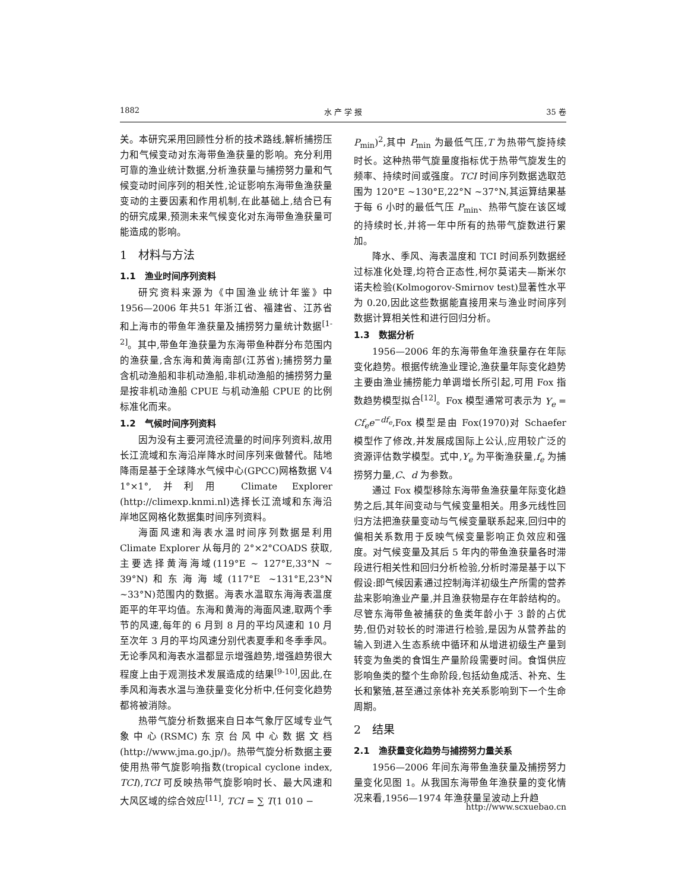1882 水 产 学 报 35 卷
关。本研究采用回顾性分析的技术路线,解析捕捞压力和气候变动对东海带鱼渔获量的影响。充分利用可靠的渔业统计数据,分析渔获量与捕捞努力量和气候变动时间序列的相关性,论证影响东海带鱼渔获量变动的主要因素和作用机制,在此基础上,结合已有的研究成果,预测未来气候变化对东海带鱼渔获量可能造成的影响。
1　材料与方法
1.1　渔业时间序列资料
研究资料来源为《中国渔业统计年鉴》中1956—2006 年共51 年浙江省、福建省、江苏省和上海市的带鱼年渔获量及捕捞努力量统计数据<sup>[1-2]</sup>。其中,带鱼年渔获量为东海带鱼种群分布范围内的渔获量,含东海和黄海南部(江苏省);捕捞努力量含机动渔船和非机动渔船,非机动渔船的捕捞努力量是按非机动渔船 CPUE 与机动渔船 CPUE 的比例标准化而来。
1.2　气候时间序列资料
因为没有主要河流径流量的时间序列资料,故用长江流域和东海沿岸降水时间序列来做替代。陆地降雨是基于全球降水气候中心(GPCC)网格数据 V4 1°×1°,并利用 Climate Explorer (http://climexp.knmi.nl)选择长江流域和东海沿岸地区网格化数据集时间序列资料。
海面风速和海表水温时间序列数据是利用 Climate Explorer 从每月的 2°×2°COADS 获取,主要选择黄海海域(119°E ~ 127°E,33°N ~ 39°N)和东海海域(117°E ~131°E,23°N ~33°N)范围内的数据。海表水温取东海海表温度距平的年平均值。东海和黄海的海面风速,取两个季节的风速,每年的 6 月到 8 月的平均风速和 10 月至次年 3 月的平均风速分别代表夏季和冬季季风。无论季风和海表水温都显示增强趋势,增强趋势很大程度上由于观测技术发展造成的结果<sup>[9-10]</sup>,因此,在季风和海表水温与渔获量变化分析中,任何变化趋势都将被消除。
热带气旋分析数据来自日本气象厅区域专业气象中心(RSMC)东京台风中心数据文档(http://www.jma.go.jp/)。热带气旋分析数据主要使用热带气旋影响指数(tropical cyclone index, TCI),TCI 可反映热带气旋影响时长、最大风速和大风区域的综合效应<sup>[11]</sup>, TCI = ∑ T(1 010 −
P<sub>min</sub>)<sup>2</sup>,其中 P<sub>min</sub> 为最低气压,T 为热带气旋持续时长。这种热带气旋量度指标优于热带气旋发生的频率、持续时间或强度。TCI 时间序列数据选取范围为 120°E ~130°E,22°N ~37°N,其运算结果基于每 6 小时的最低气压 P<sub>min</sub>、热带气旋在该区域的持续时长,并将一年中所有的热带气旋数进行累加。
降水、季风、海表温度和 TCI 时间系列数据经过标准化处理,均符合正态性,柯尔莫诺夫—斯米尔诺夫检验(Kolmogorov-Smirnov test)显著性水平为 0.20,因此这些数据能直接用来与渔业时间序列数据计算相关性和进行回归分析。
1.3　数据分析
1956—2006 年的东海带鱼年渔获量存在年际变化趋势。根据传统渔业理论,渔获量年际变化趋势主要由渔业捕捞能力单调增长所引起,可用 Fox 指数趋势模型拟合<sup>[12]</sup>。Fox 模型通常可表示为 Y<sub>e</sub> = Cf<sub>e</sub>e<sup>−df<sub>e</sub></sup>,Fox 模型是由 Fox(1970)对 Schaefer 模型作了修改,并发展成国际上公认,应用较广泛的资源评估数学模型。式中,Y<sub>e</sub> 为平衡渔获量,f<sub>e</sub> 为捕捞努力量,C、d 为参数。
通过 Fox 模型移除东海带鱼渔获量年际变化趋势之后,其年间变动与气候变量相关。用多元线性回归方法把渔获量变动与气候变量联系起来,回归中的偏相关系数用于反映气候变量影响正负效应和强度。对气候变量及其后 5 年内的带鱼渔获量各时滞段进行相关性和回归分析检验,分析时滞是基于以下假设:即气候因素通过控制海洋初级生产所需的营养盐来影响渔业产量,并且渔获物是存在年龄结构的。尽管东海带鱼被捕获的鱼类年龄小于 3 龄的占优势,但仍对较长的时滞进行检验,是因为从营养盐的输入到进入生态系统中循环和从增进初级生产量到转变为鱼类的食饵生产量阶段需要时间。食饵供应影响鱼类的整个生命阶段,包括幼鱼成活、补充、生长和繁殖,甚至通过亲体补充关系影响到下一个生命周期。
2　结果
2.1　渔获量变化趋势与捕捞努力量关系
1956—2006 年间东海带鱼渔获量及捕捞努力量变化见图 1。从我国东海带鱼年渔获量的变化情况来看,1956—1974 年渔获量呈波动上升趋
http://www.scxuebao.cn